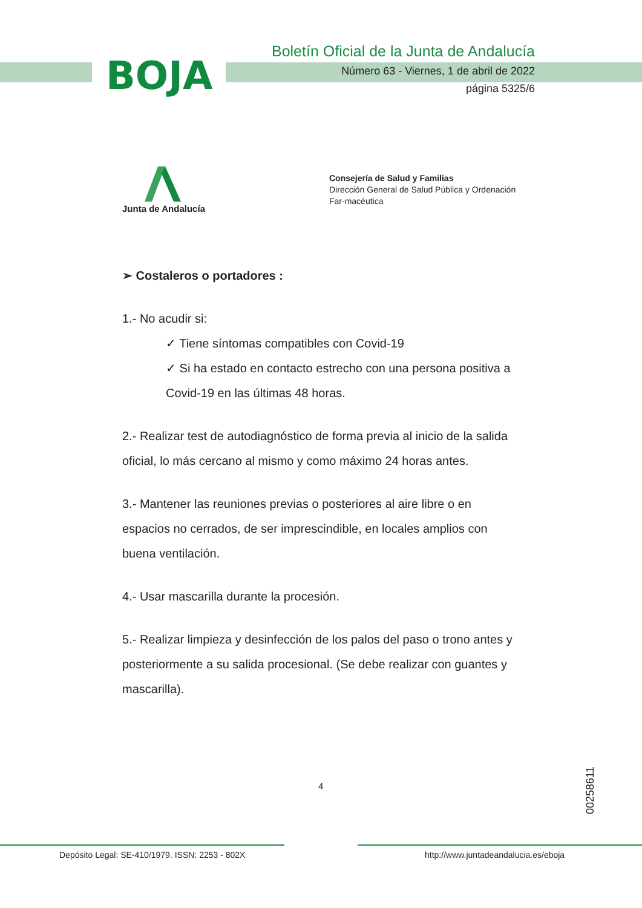BOJA
Boletín Oficial de la Junta de Andalucía
Número 63 - Viernes, 1 de abril de 2022
página 5325/6
Junta de Andalucía
Consejería de Salud y Familias
Dirección General de Salud Pública y Ordenación Far-macéutica
➢ Costaleros o portadores :
1.- No acudir si:
✓ Tiene síntomas compatibles con Covid-19
✓ Si ha estado en contacto estrecho con una persona positiva a Covid-19 en las últimas 48 horas.
2.- Realizar test de autodiagnóstico de forma previa al inicio de la salida oficial, lo más cercano al mismo y como máximo 24 horas antes.
3.- Mantener las reuniones previas o posteriores al aire libre o en espacios no cerrados, de ser imprescindible, en locales amplios con buena ventilación.
4.- Usar mascarilla durante la procesión.
5.- Realizar limpieza y desinfección de los palos del paso o trono antes y posteriormente a su salida procesional. (Se debe realizar con guantes y mascarilla).
4
00258611
Depósito Legal: SE-410/1979. ISSN: 2253 - 802X
http://www.juntadeandalucia.es/eboja